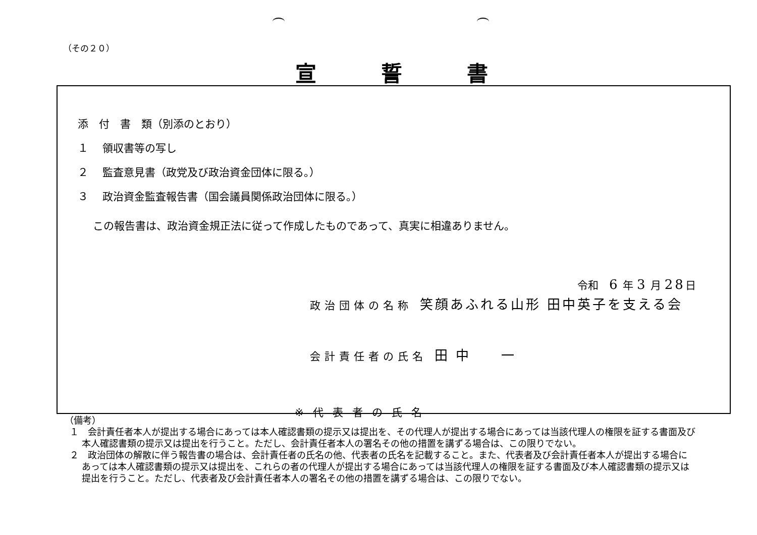（その２０）
宣誓書
添　付　書　類（別添のとおり）
１　 領収書等の写し
２　 監査意見書（政党及び政治資金団体に限る。）
３　 政治資金監査報告書（国会議員関係政治団体に限る。）
この報告書は、政治資金規正法に従って作成したものであって、真実に相違ありません。
令和　6 年 3 月 28日
政治団体の名称 笑顔あふれる山形 田中英子を支える会
会計責任者の氏名 田 中　　一
※代表者の氏名
（備考）
１　会計責任者本人が提出する場合にあっては本人確認書類の提示又は提出を、その代理人が提出する場合にあっては当該代理人の権限を証する書面及び本人確認書類の提示又は提出を行うこと。ただし、会計責任者本人の署名その他の措置を講ずる場合は、この限りでない。
２　政治団体の解散に伴う報告書の場合は、会計責任者の氏名の他、代表者の氏名を記載すること。また、代表者及び会計責任者本人が提出する場合にあっては本人確認書類の提示又は提出を、これらの者の代理人が提出する場合にあっては当該代理人の権限を証する書面及び本人確認書類の提示又は提出を行うこと。ただし、代表者及び会計責任者本人の署名その他の措置を講ずる場合は、この限りでない。